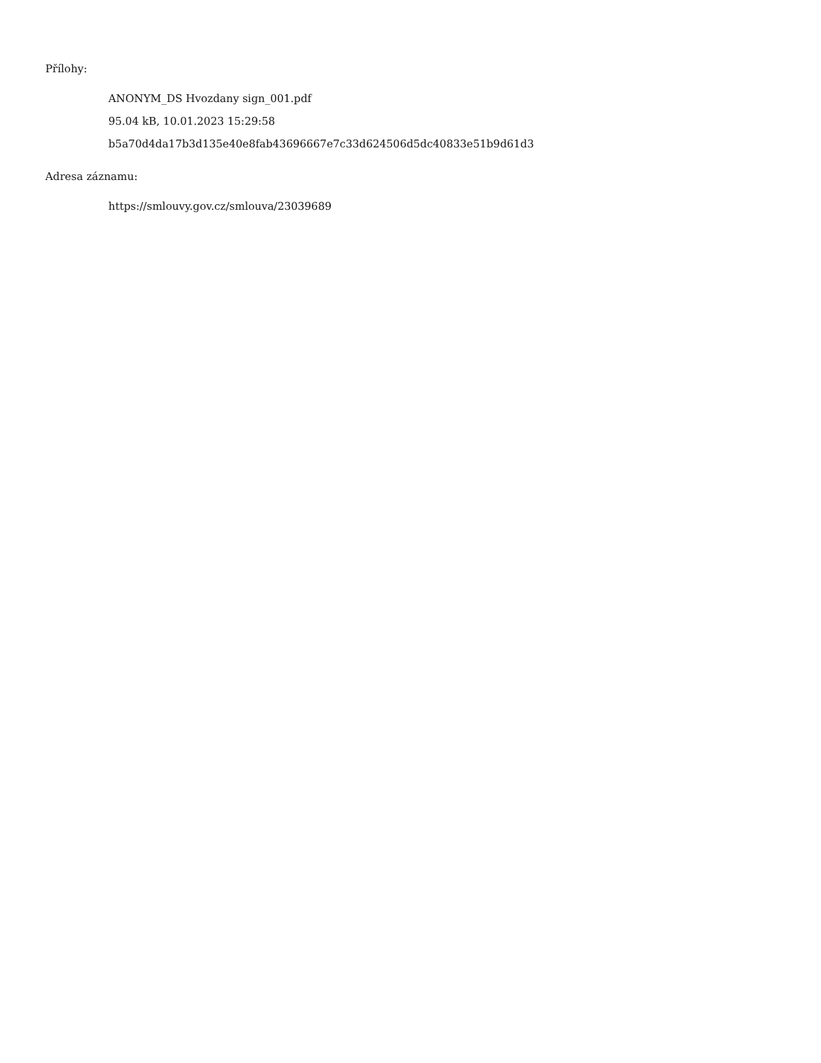Přílohy:
ANONYM_DS Hvozdany sign_001.pdf
95.04 kB, 10.01.2023 15:29:58
b5a70d4da17b3d135e40e8fab43696667e7c33d624506d5dc40833e51b9d61d3
Adresa záznamu:
https://smlouvy.gov.cz/smlouva/23039689